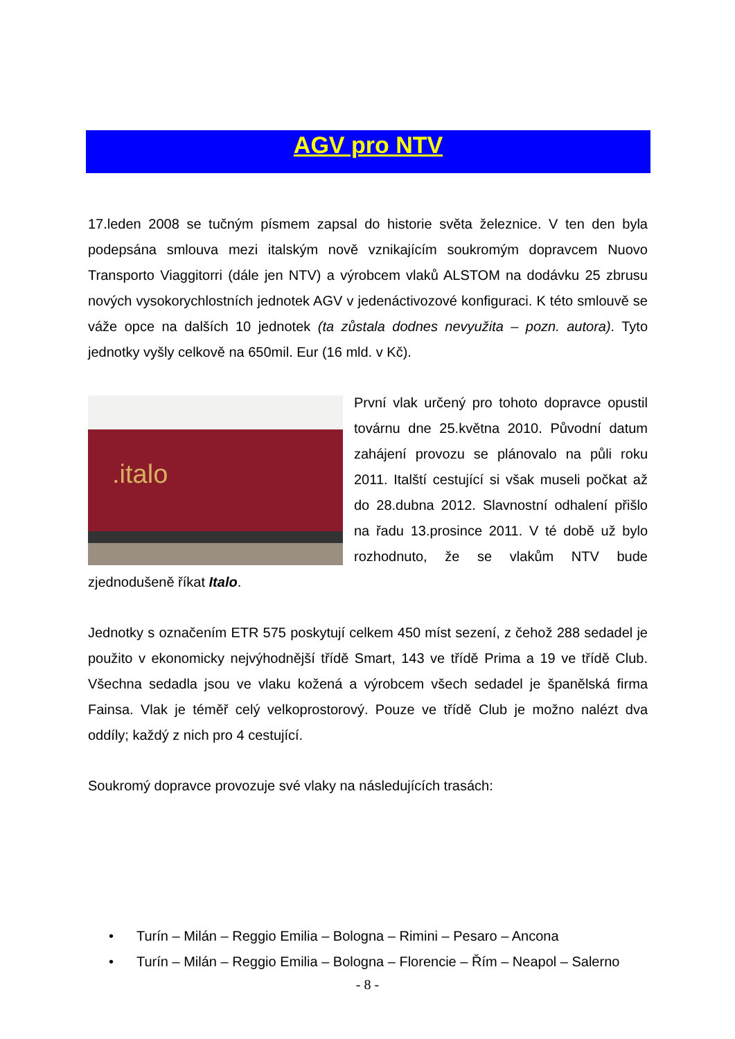AGV pro NTV
17.leden 2008 se tučným písmem zapsal do historie světa železnice. V ten den byla podepsána smlouva mezi italským nově vznikajícím soukromým dopravcem Nuovo Transporto Viaggitorri (dále jen NTV) a výrobcem vlaků ALSTOM na dodávku 25 zbrusu nových vysokorychlostních jednotek AGV v jedenáctivozové konfiguraci. K této smlouvě se váže opce na dalších 10 jednotek (ta zůstala dodnes nevyužita – pozn. autora). Tyto jednotky vyšly celkově na 650mil. Eur (16 mld. v Kč).
.italo První vlak určený pro tohoto dopravce opustil továrnu dne 25.května 2010. Původní datum zahájení provozu se plánovalo na půli roku 2011. Italští cestující si však museli počkat až do 28.dubna 2012. Slavnostní odhalení přišlo na řadu 13.prosince 2011. V té době už bylo rozhodnuto, že se vlakům NTV bude zjednodušeně říkat Italo.
Jednotky s označením ETR 575 poskytují celkem 450 míst sezení, z čehož 288 sedadel je použito v ekonomicky nejvýhodnější třídě Smart, 143 ve třídě Prima a 19 ve třídě Club. Všechna sedadla jsou ve vlaku kožená a výrobcem všech sedadel je španělská firma Fainsa. Vlak je téměř celý velkoprostorový. Pouze ve třídě Club je možno nalézt dva oddíly; každý z nich pro 4 cestující.
Soukromý dopravce provozuje své vlaky na následujících trasách:
• Turín – Milán – Reggio Emilia – Bologna – Rimini – Pesaro – Ancona
• Turín – Milán – Reggio Emilia – Bologna – Florencie – Řím – Neapol – Salerno
- 8 -